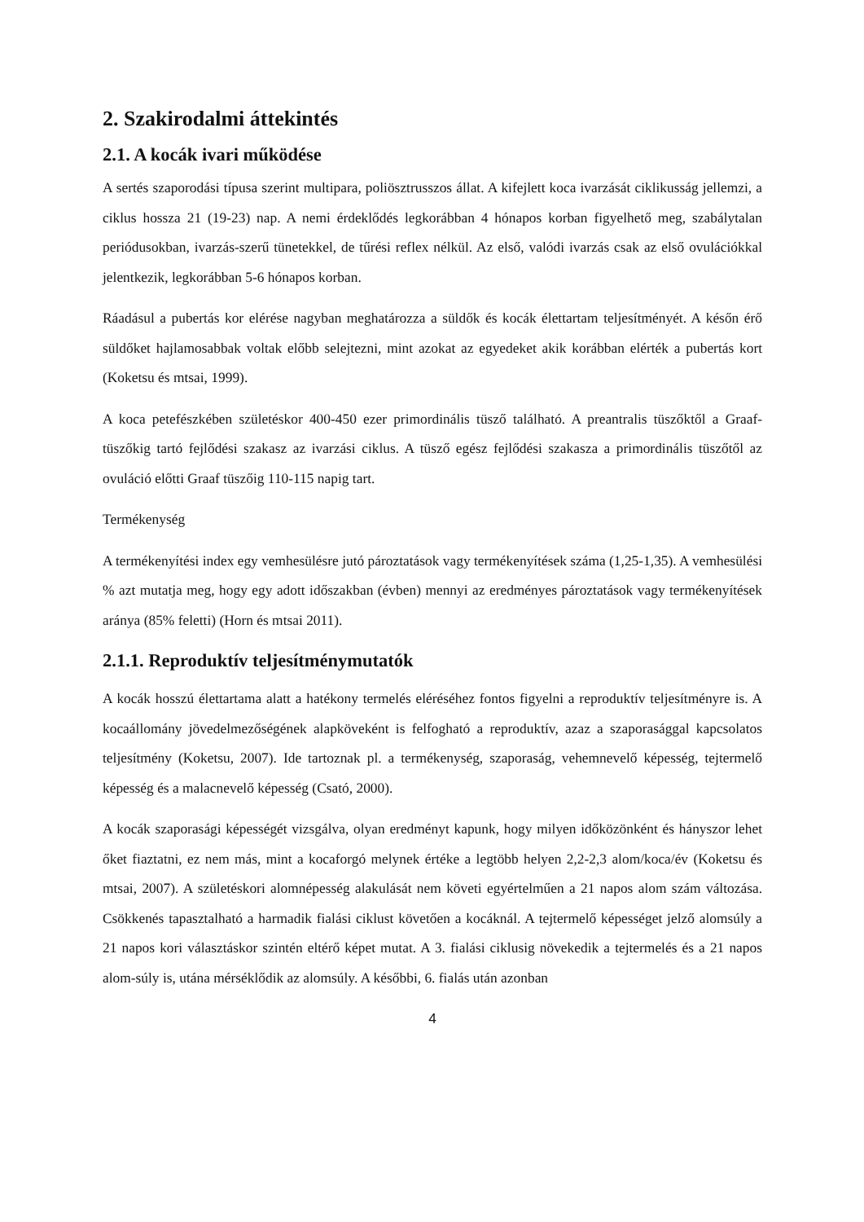2. Szakirodalmi áttekintés
2.1. A kocák ivari működése
A sertés szaporodási típusa szerint multipara, poliösztrusszos állat. A kifejlett koca ivarzását ciklikusság jellemzi, a ciklus hossza 21 (19-23) nap. A nemi érdeklődés legkorábban 4 hónapos korban figyelhető meg, szabálytalan periódusokban, ivarzás-szerű tünetekkel, de tűrési reflex nélkül. Az első, valódi ivarzás csak az első ovulációkkal jelentkezik, legkorábban 5-6 hónapos korban.
Ráadásul a pubertás kor elérése nagyban meghatározza a süldők és kocák élettartam teljesítményét. A későn érő süldőket hajlamosabbak voltak előbb selejtezni, mint azokat az egyedeket akik korábban elérték a pubertás kort (Koketsu és mtsai, 1999).
A koca petefészkében születéskor 400-450 ezer primordinális tüsző található. A preantralis tüszőktől a Graaf-tüszőkig tartó fejlődési szakasz az ivarzási ciklus. A tüsző egész fejlődési szakasza a primordinális tüszőtől az ovuláció előtti Graaf tüszőig 110-115 napig tart.
Termékenység
A termékenyítési index egy vemhesülésre jutó pároztatások vagy termékenyítések száma (1,25-1,35). A vemhesülési % azt mutatja meg, hogy egy adott időszakban (évben) mennyi az eredményes pároztatások vagy termékenyítések aránya (85% feletti) (Horn és mtsai 2011).
2.1.1. Reproduktív teljesítménymutatók
A kocák hosszú élettartama alatt a hatékony termelés eléréséhez fontos figyelni a reproduktív teljesítményre is. A kocaállomány jövedelmezőségének alapköveként is felfogható a reproduktív, azaz a szaporasággal kapcsolatos teljesítmény (Koketsu, 2007). Ide tartoznak pl. a termékenység, szaporaság, vehemnevelő képesség, tejtermelő képesség és a malacnevelő képesség (Csató, 2000).
A kocák szaporasági képességét vizsgálva, olyan eredményt kapunk, hogy milyen időközönként és hányszor lehet őket fiaztatni, ez nem más, mint a kocaforgó melynek értéke a legtöbb helyen 2,2-2,3 alom/koca/év (Koketsu és mtsai, 2007). A születéskori alomnépesség alakulását nem követi egyértelműen a 21 napos alom szám változása. Csökkenés tapasztalható a harmadik fialási ciklust követően a kocáknál. A tejtermelő képességet jelző alomsúly a 21 napos kori választáskor szintén eltérő képet mutat. A 3. fialási ciklusig növekedik a tejtermelés és a 21 napos alom-súly is, utána mérséklődik az alomsúly. A későbbi, 6. fialás után azonban
4